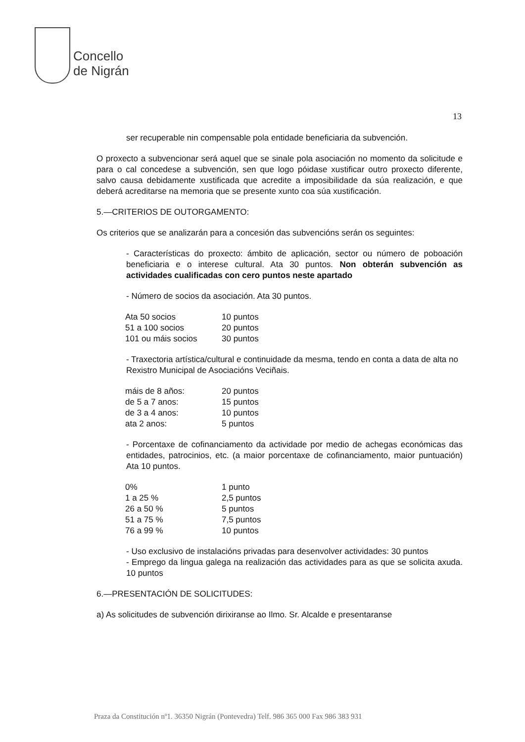Concello
de Nigrán
13
ser recuperable nin compensable pola entidade beneficiaria da subvención.
O proxecto a subvencionar será aquel que se sinale pola asociación no momento da solicitude e para o cal concedese a subvención, sen que logo póidase xustificar outro proxecto diferente, salvo causa debidamente xustificada que acredite a imposibilidade da súa realización, e que deberá acreditarse na memoria que se presente xunto coa súa xustificación.
5.—CRITERIOS DE OUTORGAMENTO:
Os criterios que se analizarán para a concesión das subvencións serán os seguintes:
- Características do proxecto: ámbito de aplicación, sector ou número de poboación beneficiaria e o interese cultural. Ata 30 puntos. Non obterán subvención as actividades cualificadas con cero puntos neste apartado
- Número de socios da asociación. Ata 30 puntos.
| Ata 50 socios | 10 puntos |
| 51 a 100 socios | 20 puntos |
| 101 ou máis socios | 30 puntos |
- Traxectoria artística/cultural e continuidade da mesma, tendo en conta a data de alta no Rexistro Municipal de Asociacións Veciñais.
| máis de 8 años: | 20 puntos |
| de 5 a 7 anos: | 15 puntos |
| de 3 a 4 anos: | 10 puntos |
| ata 2 anos: | 5 puntos |
- Porcentaxe de cofinanciamento da actividade por medio de achegas económicas das entidades, patrocinios, etc. (a maior porcentaxe de cofinanciamento, maior puntuación) Ata 10 puntos.
| 0% | 1 punto |
| 1 a 25 % | 2,5 puntos |
| 26 a 50 % | 5 puntos |
| 51 a 75 % | 7,5 puntos |
| 76 a 99 % | 10 puntos |
- Uso exclusivo de instalacións privadas para desenvolver actividades: 30 puntos
- Emprego da lingua galega na realización das actividades para as que se solicita axuda. 10 puntos
6.—PRESENTACIÓN DE SOLICITUDES:
a) As solicitudes de subvención dirixiranse ao Ilmo. Sr. Alcalde e presentaranse
Praza da Constitución nº1. 36350 Nigrán (Pontevedra) Telf. 986 365 000 Fax 986 383 931